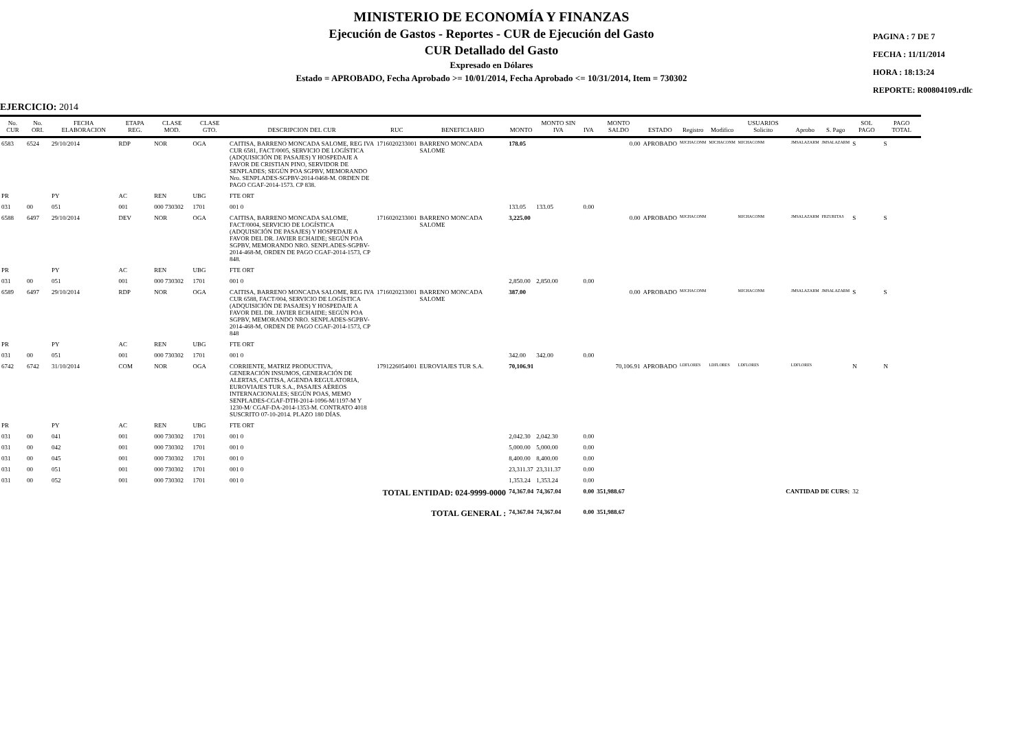MINISTERIO DE ECONOMÍA Y FINANZAS
Ejecución de Gastos - Reportes - CUR de Ejecución del Gasto
CUR Detallado del Gasto
Expresado en Dólares
Estado = APROBADO, Fecha Aprobado >= 10/01/2014, Fecha Aprobado <= 10/31/2014, Item = 730302
PAGINA : 7 DE 7
FECHA : 11/11/2014
HORA : 18:13:24
REPORTE: R00804109.rdlc
EJERCICIO: 2014
| No. CUR | No. ORI. | FECHA ELABORACION | ETAPA REG. | CLASE MOD. | CLASE GTO. | DESCRIPCION DEL CUR | RUC | BENEFICIARIO | MONTO | MONTO SIN IVA | IVA | MONTO SALDO | ESTADO | Registro | Modifico | USUARIOS Solicito | Aprobo | S. Pago | SOL PAGO | PAGO TOTAL |
| --- | --- | --- | --- | --- | --- | --- | --- | --- | --- | --- | --- | --- | --- | --- | --- | --- | --- | --- | --- | --- |
| 6583 | 6524 | 29/10/2014 | RDP | NOR | OGA | CAITISA, BARRENO MONCADA SALOME, REG IVA CUR 6581, FACT/0005, SERVICIO DE LOGÍSTICA (ADQUISICIÓN DE PASAJES) Y HOSPEDAJE A FAVOR DE CRISTIAN PINO, SERVIDOR DE SENPLADES; SEGÚN POA SGPBV, MEMORANDO Nro. SENPLADES-SGPBV-2014-0468-M. ORDEN DE PAGO CGAF-2014-1573. CP 838. | 1716020233001 | BARRENO MONCADA SALOME | 178.05 | | | 0.00 | APROBADO | MJCHACONM | MJCHACONM | MJCHACONM | JMSALAZARM | JMSALAZARM | S | S |
| PR | | PY | AC | REN | UBG | FTE ORT | | | | | | | | | | | | | | |
| 031 | 00 | 051 | 001 | 000 730302 | 1701 | 001 0 | | | 133.05 | 133.05 | 0.00 | | | | | | | | | |
| 6588 | 6497 | 29/10/2014 | DEV | NOR | OGA | CAITISA, BARRENO MONCADA SALOME, FACT/0004, SERVICIO DE LOGÍSTICA (ADQUISICIÓN DE PASAJES) Y HOSPEDAJE A FAVOR DEL DR. JAVIER ECHAIDE; SEGÚN POA SGPBV, MEMORANDO NRO. SENPLADES-SGPBV-2014-468-M, ORDEN DE PAGO CGAF-2014-1573, CP 848. | 1716020233001 | BARRENO MONCADA SALOME | 3,225.00 | | | 0.00 | APROBADO | MJCHACONM | | MJCHACONM | JMSALAZARM | FRZURITAS | S | S |
| PR | | PY | AC | REN | UBG | FTE ORT | | | | | | | | | | | | | | |
| 031 | 00 | 051 | 001 | 000 730302 | 1701 | 001 0 | | | 2,850.00 | 2,850.00 | 0.00 | | | | | | | | | |
| 6589 | 6497 | 29/10/2014 | RDP | NOR | OGA | CAITISA, BARRENO MONCADA SALOME, REG IVA CUR 6588, FACT/004, SERVICIO DE LOGÍSTICA (ADQUISICIÓN DE PASAJES) Y HOSPEDAJE A FAVOR DEL DR. JAVIER ECHAIDE; SEGÚN POA SGPBV, MEMORANDO NRO. SENPLADES-SGPBV-2014-468-M, ORDEN DE PAGO CGAF-2014-1573, CP 848 | 1716020233001 | BARRENO MONCADA SALOME | 387.00 | | | 0.00 | APROBADO | MJCHACONM | | MJCHACONM | JMSALAZARM | JMSALAZARM | S | S |
| PR | | PY | AC | REN | UBG | FTE ORT | | | | | | | | | | | | | | |
| 031 | 00 | 051 | 001 | 000 730302 | 1701 | 001 0 | | | 342.00 | 342.00 | 0.00 | | | | | | | | | |
| 6742 | 6742 | 31/10/2014 | COM | NOR | OGA | CORRIENTE, MATRIZ PRODUCTIVA, GENERACIÓN INSUMOS, GENERACIÓN DE ALERTAS, CAITISA, AGENDA REGULATORIA, EUROVIAJES TUR S.A., PASAJES AÉREOS INTERNACIONALES; SEGÚN POAS, MEMO SENPLADES-CGAF-DTH-2014-1096-M/1197-M Y 1230-M/ CGAF-DA-2014-1353-M. CONTRATO 4018 SUSCRITO 07-10-2014. PLAZO 180 DÍAS. | 1791226054001 | EUROVIAJES TUR S.A. | 70,106.91 | | | 70,106.91 | APROBADO | LDFLORES | LDFLORES | LDFLORES | LDFLORES | | N | N |
| PR | | PY | AC | REN | UBG | FTE ORT | | | | | | | | | | | | | | |
| 031 | 00 | 041 | 001 | 000 730302 | 1701 | 001 0 | | | 2,042.30 | 2,042.30 | 0.00 | | | | | | | | | |
| 031 | 00 | 042 | 001 | 000 730302 | 1701 | 001 0 | | | 5,000.00 | 5,000.00 | 0.00 | | | | | | | | | |
| 031 | 00 | 045 | 001 | 000 730302 | 1701 | 001 0 | | | 8,400.00 | 8,400.00 | 0.00 | | | | | | | | | |
| 031 | 00 | 051 | 001 | 000 730302 | 1701 | 001 0 | | | 23,311.37 | 23,311.37 | 0.00 | | | | | | | | | |
| 031 | 00 | 052 | 001 | 000 730302 | 1701 | 001 0 | | | 1,353.24 | 1,353.24 | 0.00 | | | | | | | | | |
| TOTAL ENTIDAD: 024-9999-0000 | | | | | | | | | 74,367.04 | 74,367.04 | 0.00 | 351,988.67 | CANTIDAD DE CURS: | | | | | | 32 | |
| TOTAL GENERAL : | | | | | | | | | 74,367.04 | 74,367.04 | 0.00 | 351,988.67 | | | | | | | | |